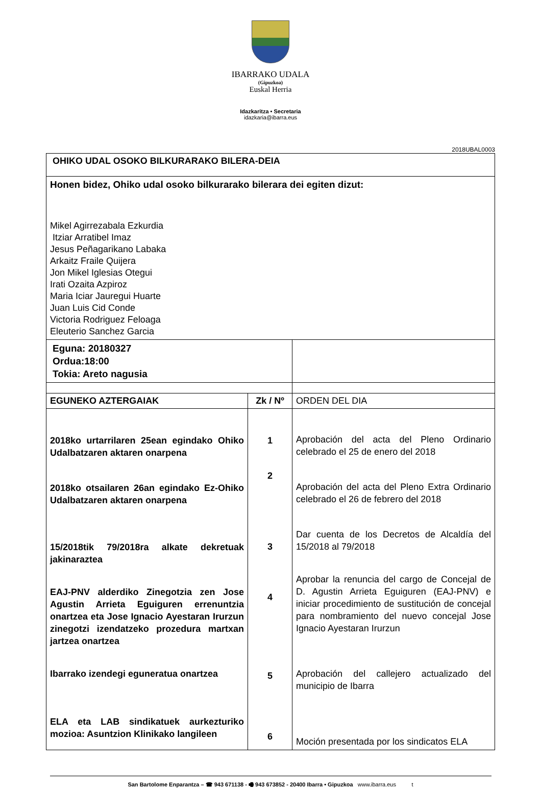IBARRAKO UDALA
(Gipuzkoa)
Euskal Herria
Idazkaritza • Secretaria
idazkaria@ibarra.eus
2018UBAL0003
| OHIKO UDAL OSOKO BILKURARAKO BILERA-DEIA | | |
| Honen bidez, Ohiko udal osoko bilkurarako bilerara dei egiten dizut: Mikel Agirrezabala Ezkurdia Itziar Arratibel Imaz Jesus Peñagarikano Labaka Arkaitz Fraile Quijera Jon Mikel Iglesias Otegui Irati Ozaita Azpiroz Maria Iciar Jauregui Huarte Juan Luis Cid Conde Victoria Rodriguez Feloaga Eleuterio Sanchez Garcia | | |
| Eguna: 20180327 Ordua:18:00 Tokia: Areto nagusia | | |
| EGUNEKO AZTERGAIAK | Zk / Nº | ORDEN DEL DIA |
| 2018ko urtarrilaren 25ean egindako Ohiko Udalbatzaren aktaren onarpena 2018ko otsailaren 26an egindako Ez-Ohiko Udalbatzaren aktaren onarpena 15/2018tik 79/2018ra alkate dekretuak jakinaraztea EAJ-PNV alderdiko Zinegotzia zen Jose Agustin Arrieta Eguiguren errenuntzia onartzea eta Jose Ignacio Ayestaran Irurzun zinegotzi izendatzeko prozedura martxan jartzea onartzea Ibarrako izendegi eguneratua onartzea ELA eta LAB sindikatuek aurkezturiko mozioa: Asuntzion Klinikako langileen | 1 2 3 4 5 6 | Aprobación del acta del Pleno Ordinario celebrado el 25 de enero del 2018 Aprobación del acta del Pleno Extra Ordinario celebrado el 26 de febrero del 2018 Dar cuenta de los Decretos de Alcaldía del 15/2018 al 79/2018 Aprobar la renuncia del cargo de Concejal de D. Agustin Arrieta Eguiguren (EAJ-PNV) e iniciar procedimiento de sustitución de concejal para nombramiento del nuevo concejal Jose Ignacio Ayestaran Irurzun Aprobación del callejero actualizado del municipio de Ibarra Moción presentada por los sindicatos ELA |
San Bartolome Enparantza – ☎ 943 671138 - 🖷 943 673852 - 20400 Ibarra • Gipuzkoa www.ibarra.eus t